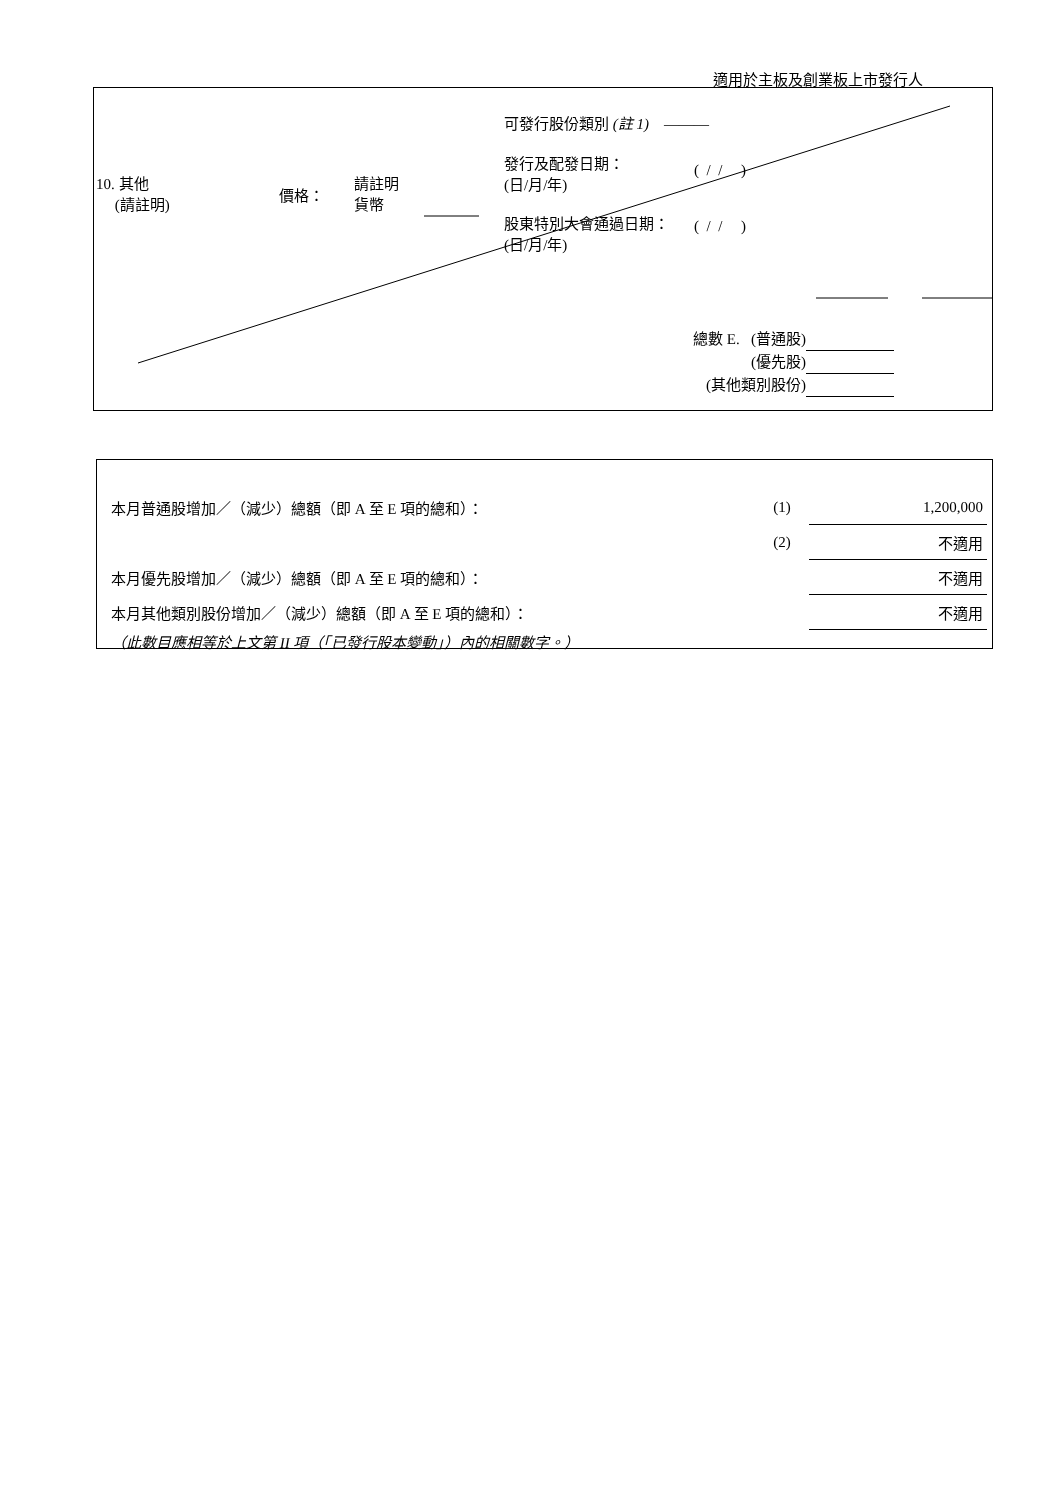適用於主板及創業板上市發行人
10. 其他
(請註明)
價格：
請註明
貨幣
可發行股份類別 (註 1) ———
發行及配發日期：
(日/月/年)
( / / )
股東特別大會通過日期：
(日/月/年)
( / / )
總數 E. (普通股)
(優先股)
(其他類別股份)
| 本月普通股增加／（減少）總額（即 A 至 E 項的總和）： | (1) | 1,200,000 |
| | (2) | 不適用 |
| 本月優先股增加／（減少）總額（即 A 至 E 項的總和）： | | 不適用 |
| 本月其他類別股份增加／（減少）總額（即 A 至 E 項的總和）： | | 不適用 |
| （此數目應相等於上文第 II 項（「已發行股本變動」）內的相關數字。） | | |